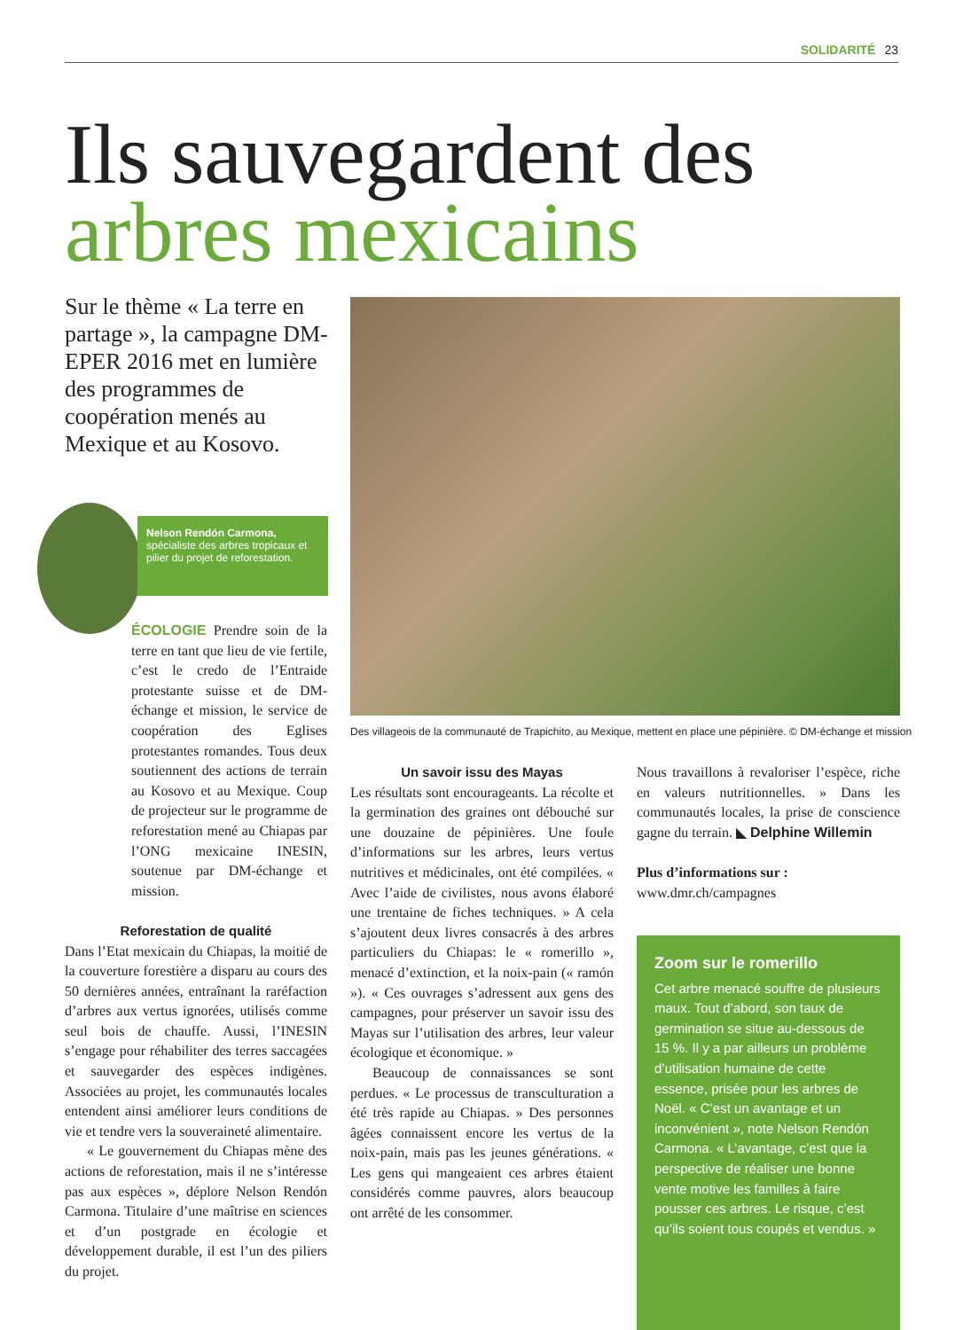SOLIDARITÉ 23
Ils sauvegardent des
arbres mexicains
Sur le thème « La terre en partage », la campagne DM-EPER 2016 met en lumière des programmes de coopération menés au Mexique et au Kosovo.
Des villageois de la communauté de Trapichito, au Mexique, mettent en place une pépinière. © DM-échange et mission
Nelson Rendón Carmona,
spécialiste des arbres tropicaux et pilier du projet de reforestation.
ÉCOLOGIE Prendre soin de la terre en tant que lieu de vie fertile, c’est le credo de l’Entraide protestante suisse et de DM-échange et mission, le service de coopération des Eglises protestantes romandes. Tous deux soutiennent des actions de terrain au Kosovo et au Mexique. Coup de projecteur sur le programme de reforestation mené au Chiapas par l’ONG mexicaine INESIN, soutenue par DM-échange et mission.
Reforestation de qualité
Dans l’Etat mexicain du Chiapas, la moitié de la couverture forestière a disparu au cours des 50 dernières années, entraînant la raréfaction d’arbres aux vertus ignorées, utilisés comme seul bois de chauffe. Aussi, l’INESIN s’engage pour réhabiliter des terres saccagées et sauvegarder des espèces indigènes. Associées au projet, les communautés locales entendent ainsi améliorer leurs conditions de vie et tendre vers la souveraineté alimentaire.
« Le gouvernement du Chiapas mène des actions de reforestation, mais il ne s’intéresse pas aux espèces », déplore Nelson Rendón Carmona. Titulaire d’une maîtrise en sciences et d’un postgrade en écologie et développement durable, il est l’un des piliers du projet.
Un savoir issu des Mayas
Les résultats sont encourageants. La récolte et la germination des graines ont débouché sur une douzaine de pépinières. Une foule d’informations sur les arbres, leurs vertus nutritives et médicinales, ont été compilées. « Avec l’aide de civilistes, nous avons élaboré une trentaine de fiches techniques. » A cela s’ajoutent deux livres consacrés à des arbres particuliers du Chiapas: le « romerillo », menacé d’extinction, et la noix-pain (« ramón »). « Ces ouvrages s’adressent aux gens des campagnes, pour préserver un savoir issu des Mayas sur l’utilisation des arbres, leur valeur écologique et économique. »
Beaucoup de connaissances se sont perdues. « Le processus de transculturation a été très rapide au Chiapas. » Des personnes âgées connaissent encore les vertus de la noix-pain, mais pas les jeunes générations. « Les gens qui mangeaient ces arbres étaient considérés comme pauvres, alors beaucoup ont arrêté de les consommer.
Nous travaillons à revaloriser l’espèce, riche en valeurs nutritionnelles. » Dans les communautés locales, la prise de conscience gagne du terrain. ◣ Delphine Willemin
Plus d’informations sur :
www.dmr.ch/campagnes
Zoom sur le romerillo
Cet arbre menacé souffre de plusieurs maux. Tout d’abord, son taux de germination se situe au-dessous de 15 %. Il y a par ailleurs un problème d’utilisation humaine de cette essence, prisée pour les arbres de Noël. « C’est un avantage et un inconvénient », note Nelson Rendón Carmona. « L’avantage, c’est que la perspective de réaliser une bonne vente motive les familles à faire pousser ces arbres. Le risque, c’est qu’ils soient tous coupés et vendus. »